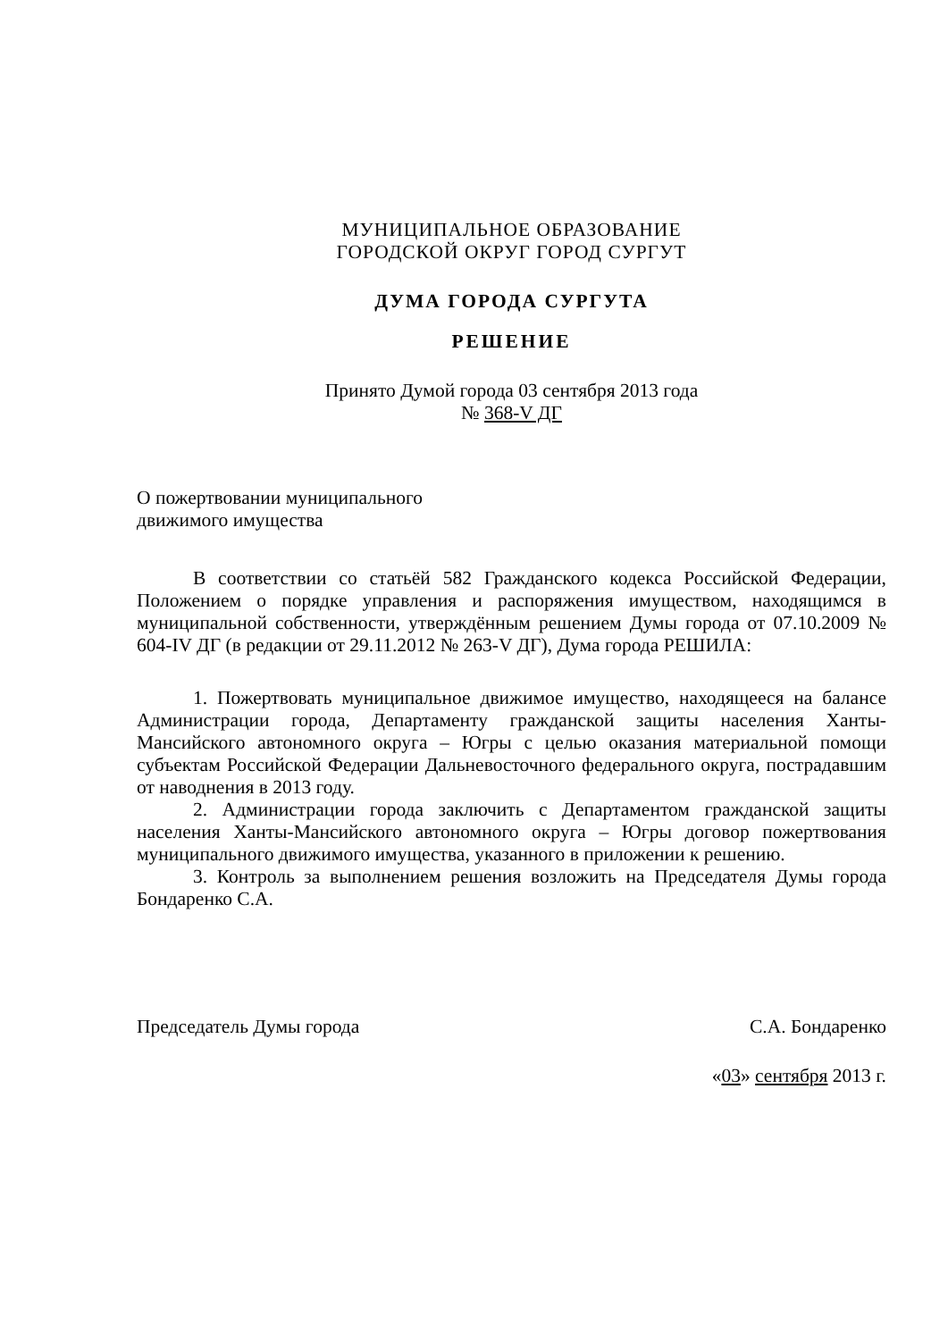МУНИЦИПАЛЬНОЕ ОБРАЗОВАНИЕ
ГОРОДСКОЙ ОКРУГ ГОРОД СУРГУТ
ДУМА ГОРОДА СУРГУТА
РЕШЕНИЕ
Принято Думой города 03 сентября 2013 года
№ 368-V ДГ
О пожертвовании муниципального
движимого имущества
В соответствии со статьёй 582 Гражданского кодекса Российской Федерации, Положением о порядке управления и распоряжения имуществом, находящимся в муниципальной собственности, утверждённым решением Думы города от 07.10.2009 № 604-IV ДГ (в редакции от 29.11.2012 № 263-V ДГ), Дума города РЕШИЛА:
1. Пожертвовать муниципальное движимое имущество, находящееся на балансе Администрации города, Департаменту гражданской защиты населения Ханты-Мансийского автономного округа – Югры с целью оказания материальной помощи субъектам Российской Федерации Дальневосточного федерального округа, пострадавшим от наводнения в 2013 году.
2. Администрации города заключить с Департаментом гражданской защиты населения Ханты-Мансийского автономного округа – Югры договор пожертвования муниципального движимого имущества, указанного в приложении к решению.
3. Контроль за выполнением решения возложить на Председателя Думы города Бондаренко С.А.
Председатель Думы города С.А. Бондаренко
«03» сентября 2013 г.